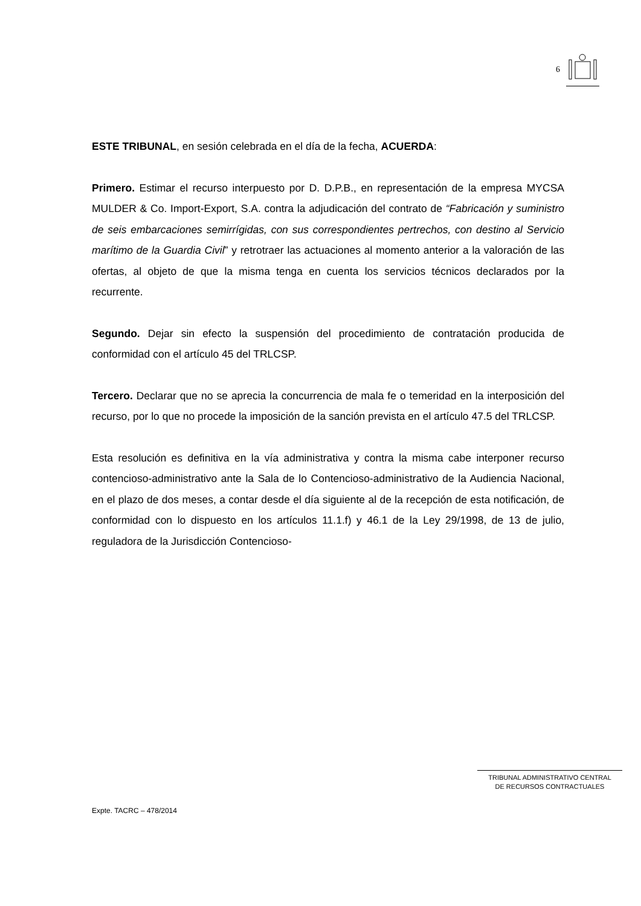6
ESTE TRIBUNAL, en sesión celebrada en el día de la fecha, ACUERDA:
Primero. Estimar el recurso interpuesto por D. D.P.B., en representación de la empresa MYCSA MULDER & Co. Import-Export, S.A. contra la adjudicación del contrato de “Fabricación y suministro de seis embarcaciones semirrígidas, con sus correspondientes pertrechos, con destino al Servicio marítimo de la Guardia Civil” y retrotraer las actuaciones al momento anterior a la valoración de las ofertas, al objeto de que la misma tenga en cuenta los servicios técnicos declarados por la recurrente.
Segundo. Dejar sin efecto la suspensión del procedimiento de contratación producida de conformidad con el artículo 45 del TRLCSP.
Tercero. Declarar que no se aprecia la concurrencia de mala fe o temeridad en la interposición del recurso, por lo que no procede la imposición de la sanción prevista en el artículo 47.5 del TRLCSP.
Esta resolución es definitiva en la vía administrativa y contra la misma cabe interponer recurso contencioso-administrativo ante la Sala de lo Contencioso-administrativo de la Audiencia Nacional, en el plazo de dos meses, a contar desde el día siguiente al de la recepción de esta notificación, de conformidad con lo dispuesto en los artículos 11.1.f) y 46.1 de la Ley 29/1998, de 13 de julio, reguladora de la Jurisdicción Contencioso-
TRIBUNAL ADMINISTRATIVO CENTRAL
DE RECURSOS CONTRACTUALES
Expte. TACRC – 478/2014